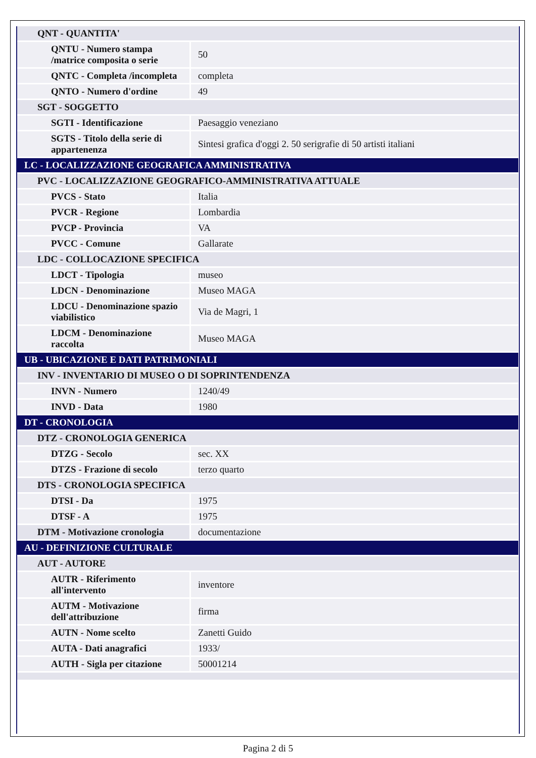| QNT - QUANTITA' | |
| QNTU - Numero stampa /matrice composita o serie | 50 |
| QNTC - Completa /incompleta | completa |
| QNTO - Numero d'ordine | 49 |
| SGT - SOGGETTO | |
| SGTI - Identificazione | Paesaggio veneziano |
| SGTS - Titolo della serie di appartenenza | Sintesi grafica d'oggi 2. 50 serigrafie di 50 artisti italiani |
| LC - LOCALIZZAZIONE GEOGRAFICA AMMINISTRATIVA | |
| PVC - LOCALIZZAZIONE GEOGRAFICO-AMMINISTRATIVA ATTUALE | |
| PVCS - Stato | Italia |
| PVCR - Regione | Lombardia |
| PVCP - Provincia | VA |
| PVCC - Comune | Gallarate |
| LDC - COLLOCAZIONE SPECIFICA | |
| LDCT - Tipologia | museo |
| LDCN - Denominazione | Museo MAGA |
| LDCU - Denominazione spazio viabilistico | Via de Magri, 1 |
| LDCM - Denominazione raccolta | Museo MAGA |
| UB - UBICAZIONE E DATI PATRIMONIALI | |
| INV - INVENTARIO DI MUSEO O DI SOPRINTENDENZA | |
| INVN - Numero | 1240/49 |
| INVD - Data | 1980 |
| DT - CRONOLOGIA | |
| DTZ - CRONOLOGIA GENERICA | |
| DTZG - Secolo | sec. XX |
| DTZS - Frazione di secolo | terzo quarto |
| DTS - CRONOLOGIA SPECIFICA | |
| DTSI - Da | 1975 |
| DTSF - A | 1975 |
| DTM - Motivazione cronologia | documentazione |
| AU - DEFINIZIONE CULTURALE | |
| AUT - AUTORE | |
| AUTR - Riferimento all'intervento | inventore |
| AUTM - Motivazione dell'attribuzione | firma |
| AUTN - Nome scelto | Zanetti Guido |
| AUTA - Dati anagrafici | 1933/ |
| AUTH - Sigla per citazione | 50001214 |
Pagina 2 di 5